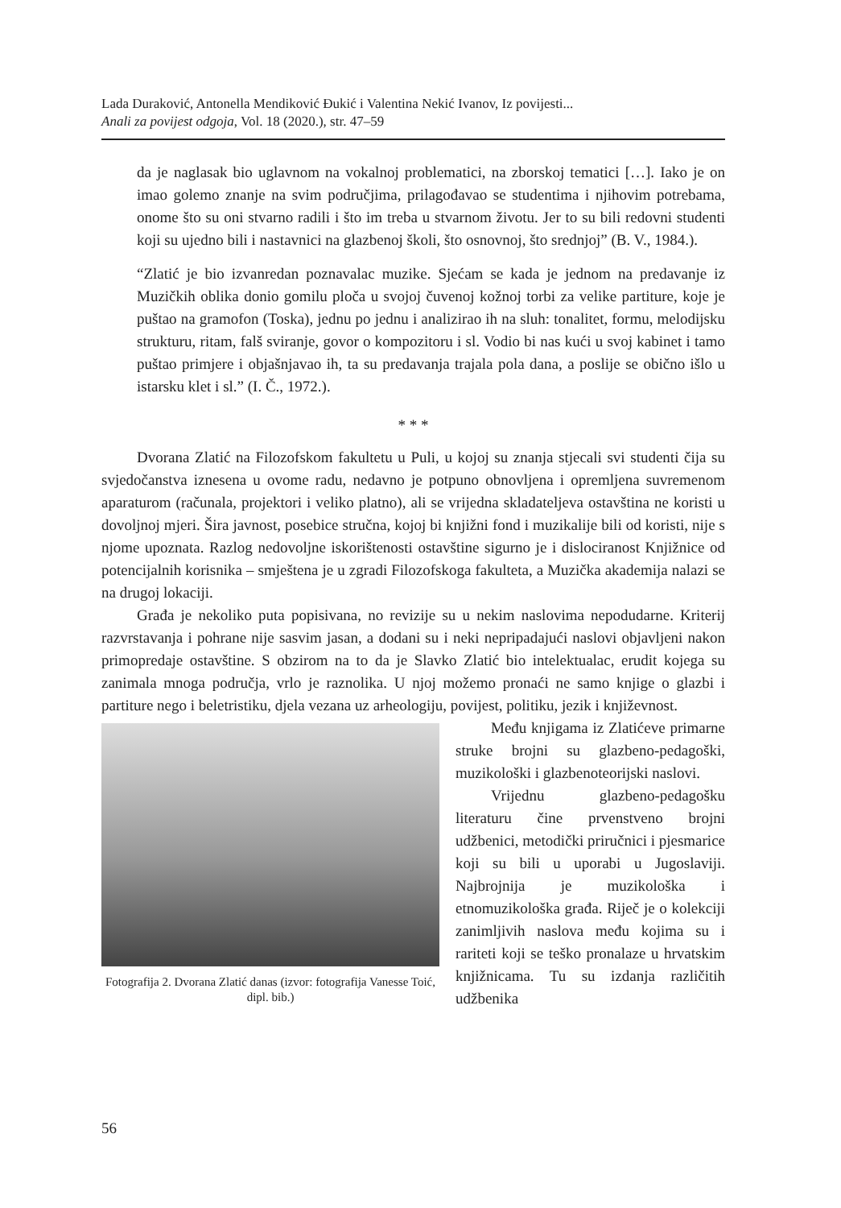Lada Duraković, Antonella Mendiković Đukić i Valentina Nekić Ivanov, Iz povijesti...
Anali za povijest odgoja, Vol. 18 (2020.), str. 47–59
da je naglasak bio uglavnom na vokalnoj problematici, na zborskoj tematici […]. Iako je on imao golemo znanje na svim područjima, prilagođavao se studentima i njihovim potrebama, onome što su oni stvarno radili i što im treba u stvarnom životu. Jer to su bili redovni studenti koji su ujedno bili i nastavnici na glazbenoj školi, što osnovnoj, što srednjoj” (B. V., 1984.).
“Zlatić je bio izvanredan poznavalac muzike. Sjećam se kada je jednom na predavanje iz Muzičkih oblika donio gomilu ploča u svojoj čuvenoj kožnoj torbi za velike partiture, koje je puštao na gramofon (Toska), jednu po jednu i analizirao ih na sluh: tonalitet, formu, melodijsku strukturu, ritam, falš sviranje, govor o kompozitoru i sl. Vodio bi nas kući u svoj kabinet i tamo puštao primjere i objašnjavao ih, ta su predavanja trajala pola dana, a poslije se obično išlo u istarsku klet i sl.” (I. Č., 1972.).
* * *
Dvorana Zlatić na Filozofskom fakultetu u Puli, u kojoj su znanja stjecali svi studenti čija su svjedočanstva iznesena u ovome radu, nedavno je potpuno obnovljena i opremljena suvremenom aparaturom (računala, projektori i veliko platno), ali se vrijedna skladateljeva ostavština ne koristi u dovoljnoj mjeri. Šira javnost, posebice stručna, kojoj bi knjižni fond i muzikalije bili od koristi, nije s njome upoznata. Razlog nedovoljne iskorištenosti ostavštine sigurno je i dislociranost Knjižnice od potencijalnih korisnika – smještena je u zgradi Filozofskoga fakulteta, a Muzička akademija nalazi se na drugoj lokaciji.
Građa je nekoliko puta popisivana, no revizije su u nekim naslovima nepodudarne. Kriterij razvrstavanja i pohrane nije sasvim jasan, a dodani su i neki nepripadajući naslovi objavljeni nakon primopredaje ostavštine. S obzirom na to da je Slavko Zlatić bio intelektualac, erudit kojega su zanimala mnoga područja, vrlo je raznolika. U njoj možemo pronaći ne samo knjige o glazbi i partiture nego i beletristiku, djela vezana uz arheologiju, povijest, politiku, jezik i književnost.
Fotografija 2. Dvorana Zlatić danas (izvor: fotografija Vanesse Toić, dipl. bib.)
Među knjigama iz Zlatićeve primarne struke brojni su glazbeno-pedagoški, muzikološki i glazbenoteorijski naslovi.
Vrijednu glazbeno-pedagošku literaturu čine prvenstveno brojni udžbenici, metodički priručnici i pjesmarice koji su bili u uporabi u Jugoslaviji. Najbrojnija je muzikološka i etnomuzikološka građa. Riječ je o kolekciji zanimljivih naslova među kojima su i rariteti koji se teško pronalaze u hrvatskim knjižnicama. Tu su izdanja različitih udžbenika
56